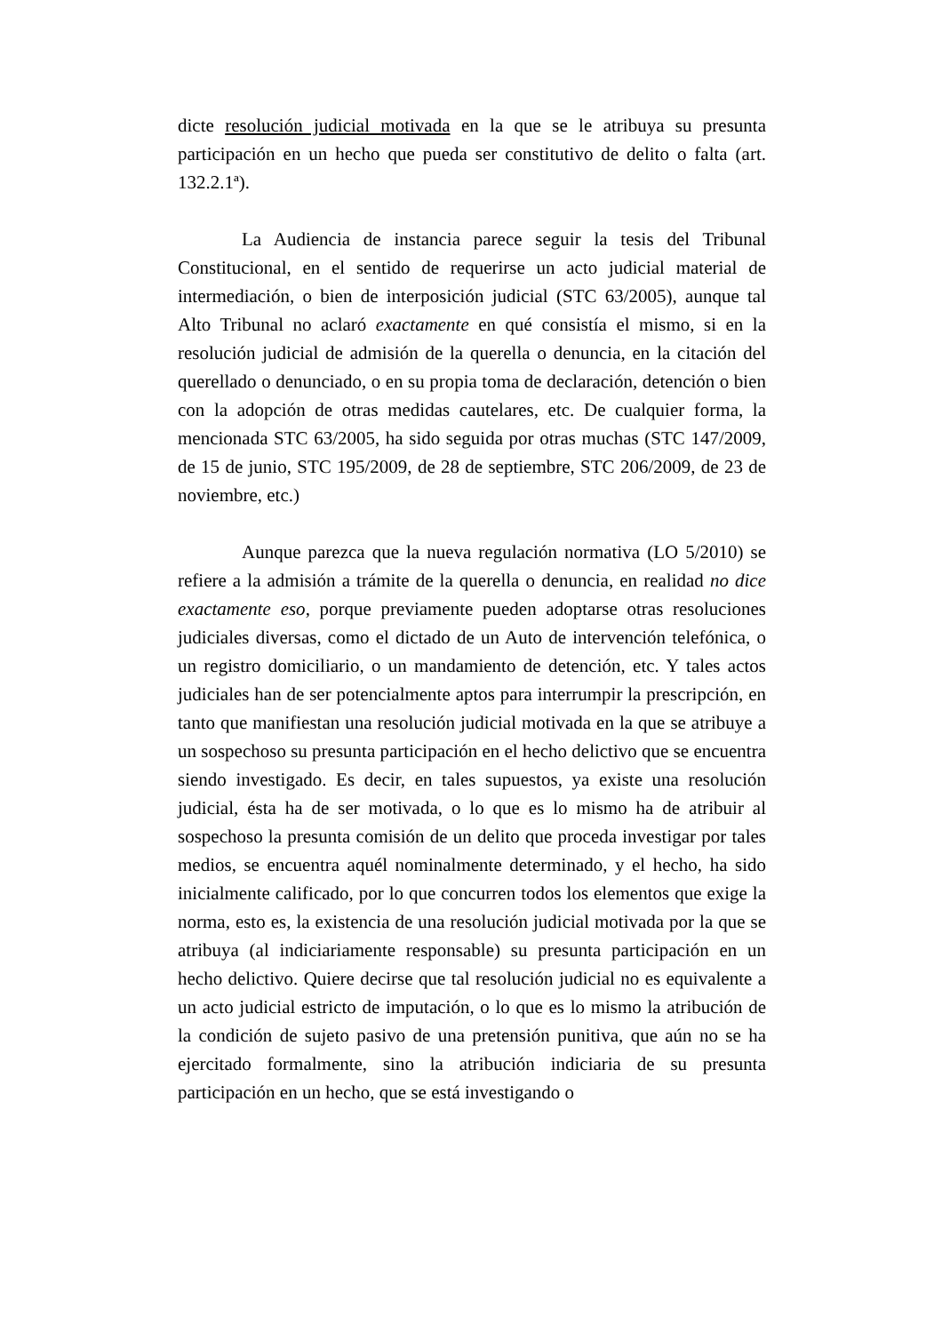dicte resolución judicial motivada en la que se le atribuya su presunta participación en un hecho que pueda ser constitutivo de delito o falta (art. 132.2.1ª).
La Audiencia de instancia parece seguir la tesis del Tribunal Constitucional, en el sentido de requerirse un acto judicial material de intermediación, o bien de interposición judicial (STC 63/2005), aunque tal Alto Tribunal no aclaró exactamente en qué consistía el mismo, si en la resolución judicial de admisión de la querella o denuncia, en la citación del querellado o denunciado, o en su propia toma de declaración, detención o bien con la adopción de otras medidas cautelares, etc. De cualquier forma, la mencionada STC 63/2005, ha sido seguida por otras muchas (STC 147/2009, de 15 de junio, STC 195/2009, de 28 de septiembre, STC 206/2009, de 23 de noviembre, etc.)
Aunque parezca que la nueva regulación normativa (LO 5/2010) se refiere a la admisión a trámite de la querella o denuncia, en realidad no dice exactamente eso, porque previamente pueden adoptarse otras resoluciones judiciales diversas, como el dictado de un Auto de intervención telefónica, o un registro domiciliario, o un mandamiento de detención, etc. Y tales actos judiciales han de ser potencialmente aptos para interrumpir la prescripción, en tanto que manifiestan una resolución judicial motivada en la que se atribuye a un sospechoso su presunta participación en el hecho delictivo que se encuentra siendo investigado. Es decir, en tales supuestos, ya existe una resolución judicial, ésta ha de ser motivada, o lo que es lo mismo ha de atribuir al sospechoso la presunta comisión de un delito que proceda investigar por tales medios, se encuentra aquél nominalmente determinado, y el hecho, ha sido inicialmente calificado, por lo que concurren todos los elementos que exige la norma, esto es, la existencia de una resolución judicial motivada por la que se atribuya (al indiciariamente responsable) su presunta participación en un hecho delictivo. Quiere decirse que tal resolución judicial no es equivalente a un acto judicial estricto de imputación, o lo que es lo mismo la atribución de la condición de sujeto pasivo de una pretensión punitiva, que aún no se ha ejercitado formalmente, sino la atribución indiciaria de su presunta participación en un hecho, que se está investigando o